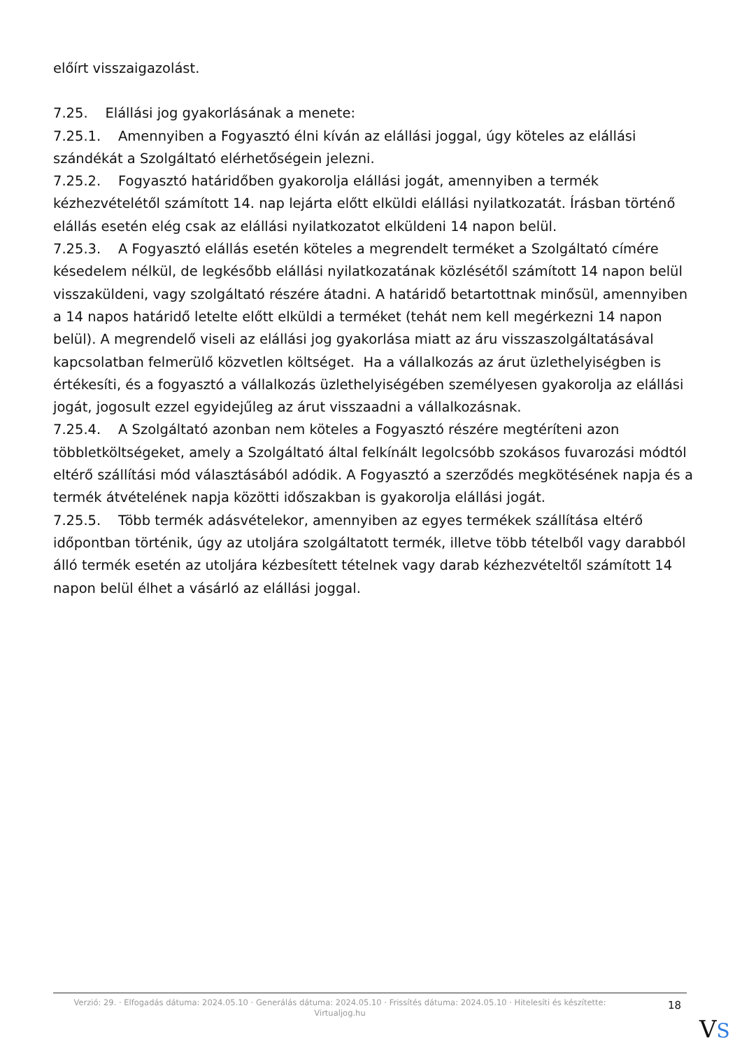előírt visszaigazolást.
7.25. Elállási jog gyakorlásának a menete:
7.25.1. Amennyiben a Fogyasztó élni kíván az elállási joggal, úgy köteles az elállási szándékát a Szolgáltató elérhetőségein jelezni.
7.25.2. Fogyasztó határidőben gyakorolja elállási jogát, amennyiben a termék kézhezvételétől számított 14. nap lejárta előtt elküldi elállási nyilatkozatát. Írásban történő elállás esetén elég csak az elállási nyilatkozatot elküldeni 14 napon belül.
7.25.3. A Fogyasztó elállás esetén köteles a megrendelt terméket a Szolgáltató címére késedelem nélkül, de legkésőbb elállási nyilatkozatának közlésétől számított 14 napon belül visszaküldeni, vagy szolgáltató részére átadni. A határidő betartottnak minősül, amennyiben a 14 napos határidő letelte előtt elküldi a terméket (tehát nem kell megérkezni 14 napon belül). A megrendelő viseli az elállási jog gyakorlása miatt az áru visszaszolgáltatásával kapcsolatban felmerülő közvetlen költséget. Ha a vállalkozás az árut üzlethelyiségben is értékesíti, és a fogyasztó a vállalkozás üzlethelyiségében személyesen gyakorolja az elállási jogát, jogosult ezzel egyidejűleg az árut visszaadni a vállalkozásnak.
7.25.4. A Szolgáltató azonban nem köteles a Fogyasztó részére megtéríteni azon többletköltségeket, amely a Szolgáltató által felkínált legolcsóbb szokásos fuvarozási módtól eltérő szállítási mód választásából adódik. A Fogyasztó a szerződés megkötésének napja és a termék átvételének napja közötti időszakban is gyakorolja elállási jogát.
7.25.5. Több termék adásvételekor, amennyiben az egyes termékek szállítása eltérő időpontban történik, úgy az utoljára szolgáltatott termék, illetve több tételből vagy darabból álló termék esetén az utoljára kézbesített tételnek vagy darab kézhezvételtől számított 14 napon belül élhet a vásárló az elállási joggal.
Verzió: 29. · Elfogadás dátuma: 2024.05.10 · Generálás dátuma: 2024.05.10 · Frissítés dátuma: 2024.05.10 · Hitelesíti és készítette: Virtualjog.hu
18
VS